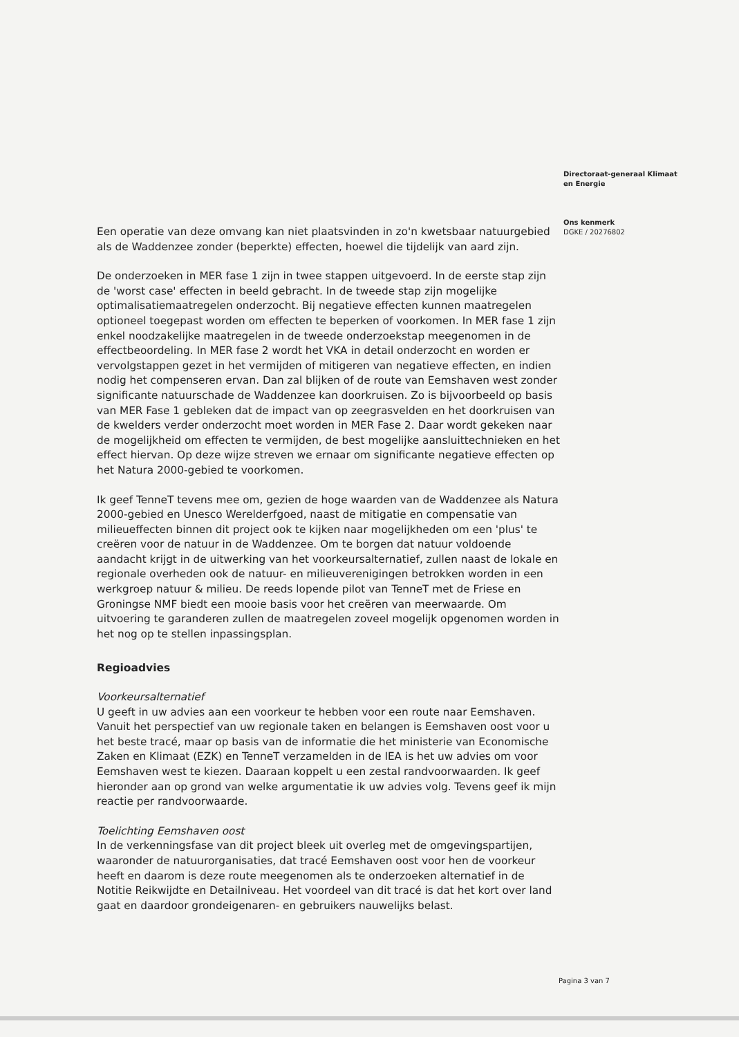Een operatie van deze omvang kan niet plaatsvinden in zo'n kwetsbaar natuurgebied als de Waddenzee zonder (beperkte) effecten, hoewel die tijdelijk van aard zijn.
De onderzoeken in MER fase 1 zijn in twee stappen uitgevoerd. In de eerste stap zijn de 'worst case' effecten in beeld gebracht. In de tweede stap zijn mogelijke optimalisatiemaatregelen onderzocht. Bij negatieve effecten kunnen maatregelen optioneel toegepast worden om effecten te beperken of voorkomen. In MER fase 1 zijn enkel noodzakelijke maatregelen in de tweede onderzoekstap meegenomen in de effectbeoordeling. In MER fase 2 wordt het VKA in detail onderzocht en worden er vervolgstappen gezet in het vermijden of mitigeren van negatieve effecten, en indien nodig het compenseren ervan. Dan zal blijken of de route van Eemshaven west zonder significante natuurschade de Waddenzee kan doorkruisen. Zo is bijvoorbeeld op basis van MER Fase 1 gebleken dat de impact van op zeegrasvelden en het doorkruisen van de kwelders verder onderzocht moet worden in MER Fase 2. Daar wordt gekeken naar de mogelijkheid om effecten te vermijden, de best mogelijke aansluittechnieken en het effect hiervan. Op deze wijze streven we ernaar om significante negatieve effecten op het Natura 2000-gebied te voorkomen.
Ik geef TenneT tevens mee om, gezien de hoge waarden van de Waddenzee als Natura 2000-gebied en Unesco Werelderfgoed, naast de mitigatie en compensatie van milieueffecten binnen dit project ook te kijken naar mogelijkheden om een 'plus' te creëren voor de natuur in de Waddenzee. Om te borgen dat natuur voldoende aandacht krijgt in de uitwerking van het voorkeursalternatief, zullen naast de lokale en regionale overheden ook de natuur- en milieuverenigingen betrokken worden in een werkgroep natuur & milieu. De reeds lopende pilot van TenneT met de Friese en Groningse NMF biedt een mooie basis voor het creëren van meerwaarde. Om uitvoering te garanderen zullen de maatregelen zoveel mogelijk opgenomen worden in het nog op te stellen inpassingsplan.
Regioadvies
Voorkeursalternatief
U geeft in uw advies aan een voorkeur te hebben voor een route naar Eemshaven. Vanuit het perspectief van uw regionale taken en belangen is Eemshaven oost voor u het beste tracé, maar op basis van de informatie die het ministerie van Economische Zaken en Klimaat (EZK) en TenneT verzamelden in de IEA is het uw advies om voor Eemshaven west te kiezen. Daaraan koppelt u een zestal randvoorwaarden. Ik geef hieronder aan op grond van welke argumentatie ik uw advies volg. Tevens geef ik mijn reactie per randvoorwaarde.
Toelichting Eemshaven oost
In de verkenningsfase van dit project bleek uit overleg met de omgevingspartijen, waaronder de natuurorganisaties, dat tracé Eemshaven oost voor hen de voorkeur heeft en daarom is deze route meegenomen als te onderzoeken alternatief in de Notitie Reikwijdte en Detailniveau. Het voordeel van dit tracé is dat het kort over land gaat en daardoor grondeigenaren- en gebruikers nauwelijks belast.
Directoraat-generaal Klimaat
en Energie
Ons kenmerk
DGKE / 20276802
Pagina 3 van 7